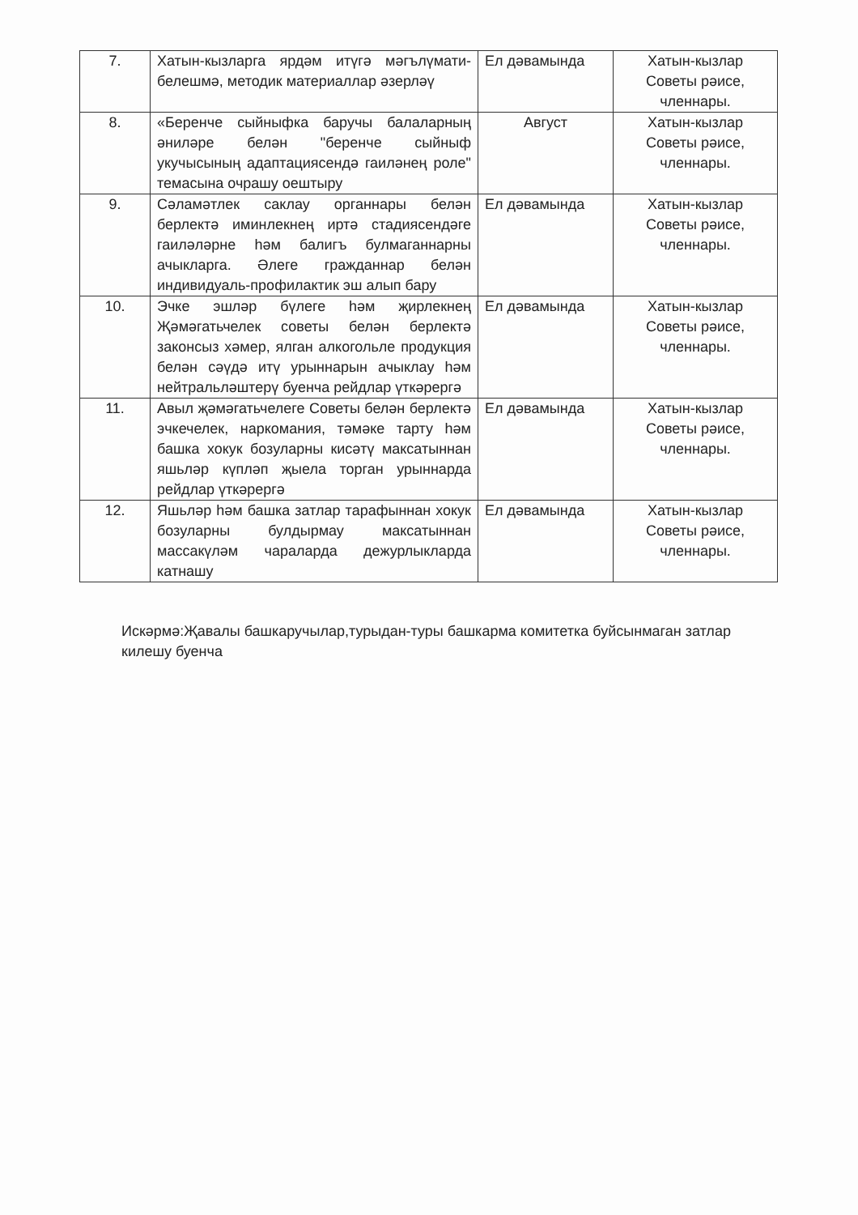| 7. | Хатын-кызларга ярдәм итүгә мәгълүмати-белешмә, методик материаллар әзерләү | Ел дәвамында | Хатын-кызлар Советы рәисе, членнары. |
| 8. | «Беренче сыйныфка баручы балаларның әниләре белән "беренче сыйныф укучысының адаптациясендә гаиләнең роле" темасына очрашу оештыру | Август | Хатын-кызлар Советы рәисе, членнары. |
| 9. | Сәламәтлек саклау органнары белән берлектә иминлекнең иртә стадиясендәге гаиләләрне һәм балигъ булмаганнарны ачыкларга. Әлеге гражданнар белән индивидуаль-профилактик эш алып бару | Ел дәвамында | Хатын-кызлар Советы рәисе, членнары. |
| 10. | Эчке эшләр бүлеге һәм җирлекнең Җәмәгатьчелек советы белән берлектә законсыз хәмер, ялган алкогольле продукция белән сәүдә итү урыннарын ачыклау һәм нейтральләштерү буенча рейдлар үткәрергә | Ел дәвамында | Хатын-кызлар Советы рәисе, членнары. |
| 11. | Авыл җәмәгатьчелеге Советы белән берлектә эчкечелек, наркомания, тәмәке тарту һәм башка хокук бозуларны кисәтү максатыннан яшьләр күпләп җыела торган урыннарда рейдлар үткәрергә | Ел дәвамында | Хатын-кызлар Советы рәисе, членнары. |
| 12. | Яшьләр һәм башка затлар тарафыннан хокук бозуларны булдырмау максатыннан массакүләм чараларда дежурлыкларда катнашу | Ел дәвамында | Хатын-кызлар Советы рәисе, членнары. |
Искәрмә:Җавалы башкаручылар,турыдан-туры башкарма комитетка буйсынмаган затлар килешу буенча